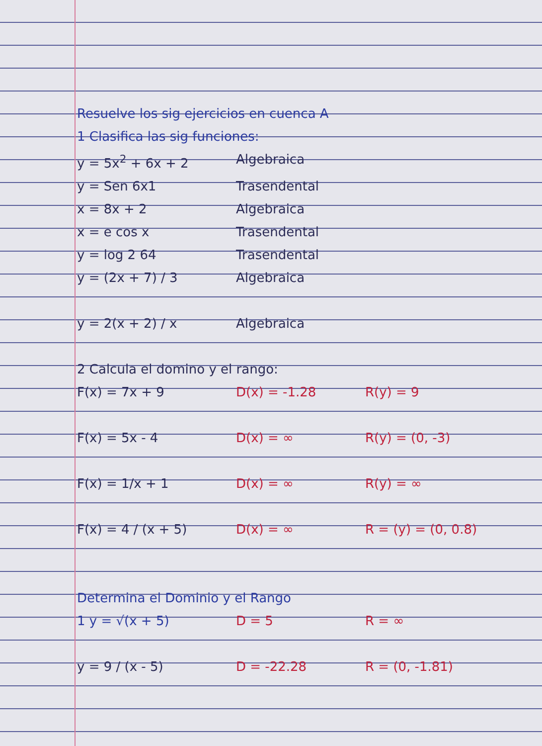Resuelve los sig ejercicios en cuenca A
1 Clasifica las sig funciones:
y = 5x<sup>2</sup> + 6x + 2 Algebraica
y = Sen 6x1 Trasendental
x = 8x + 2 Algebraica
x = e cos x Trasendental
y = log 2 64 Trasendental
y = (2x + 7) / 3 Algebraica
y = 2(x + 2) / x Algebraica
2 Calcula el domino y el rango:
F(x) = 7x + 9 D(x) = -1.28 R(y) = 9
F(x) = 5x - 4 D(x) = ∞ R(y) = (0, -3)
F(x) = 1/x + 1 D(x) = ∞ R(y) = ∞
F(x) = 4 / (x + 5) D(x) = ∞ R = (y) = (0, 0.8)
Determina el Dominio y el Rango
1 y = √(x + 5) D = 5 R = ∞
y = 9 / (x - 5) D = -22.28 R = (0, -1.81)